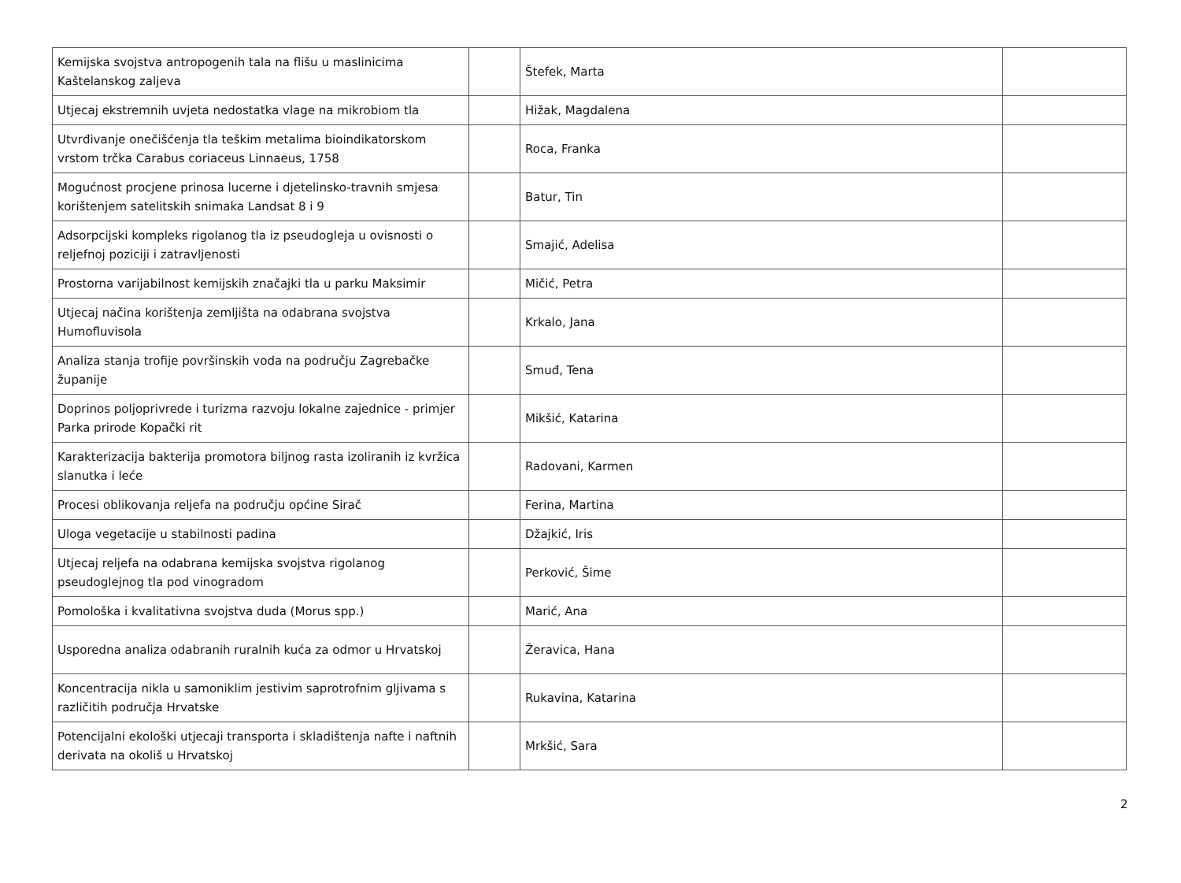| Kemijska svojstva antropogenih tala na flišu u maslinicima Kaštelanskog zaljeva | | Štefek, Marta | |
| Utjecaj ekstremnih uvjeta nedostatka vlage na mikrobiom tla | | Hižak, Magdalena | |
| Utvrđivanje onečišćenja tla teškim metalima bioindikatorskom vrstom trčka Carabus coriaceus Linnaeus, 1758 | | Roca, Franka | |
| Mogućnost procjene prinosa lucerne i djetelinsko-travnih smjesa korištenjem satelitskih snimaka Landsat 8 i 9 | | Batur, Tin | |
| Adsorpcijski kompleks rigolanog tla iz pseudogleja u ovisnosti o reljefnoj poziciji i zatravljenosti | | Smajić, Adelisa | |
| Prostorna varijabilnost kemijskih značajki tla u parku Maksimir | | Mičić, Petra | |
| Utjecaj načina korištenja zemljišta na odabrana svojstva Humofluvisola | | Krkalo, Jana | |
| Analiza stanja trofije površinskih voda na području Zagrebačke županije | | Smuđ, Tena | |
| Doprinos poljoprivrede i turizma razvoju lokalne zajednice - primjer Parka prirode Kopački rit | | Mikšić, Katarina | |
| Karakterizacija bakterija promotora biljnog rasta izoliranih iz kvržica slanutka i leće | | Radovani, Karmen | |
| Procesi oblikovanja reljefa na području općine Sirač | | Ferina, Martina | |
| Uloga vegetacije u stabilnosti padina | | Džajkić, Iris | |
| Utjecaj reljefa na odabrana kemijska svojstva rigolanog pseudoglejnog tla pod vinogradom | | Perković, Šime | |
| Pomološka i kvalitativna svojstva duda (Morus spp.) | | Marić, Ana | |
| Usporedna analiza odabranih ruralnih kuća za odmor u Hrvatskoj | | Žeravica, Hana | |
| Koncentracija nikla u samoniklim jestivim saprotrofnim gljivama s različitih područja Hrvatske | | Rukavina, Katarina | |
| Potencijalni ekološki utjecaji transporta i skladištenja nafte i naftnih derivata na okoliš u Hrvatskoj | | Mrkšić, Sara | |
2